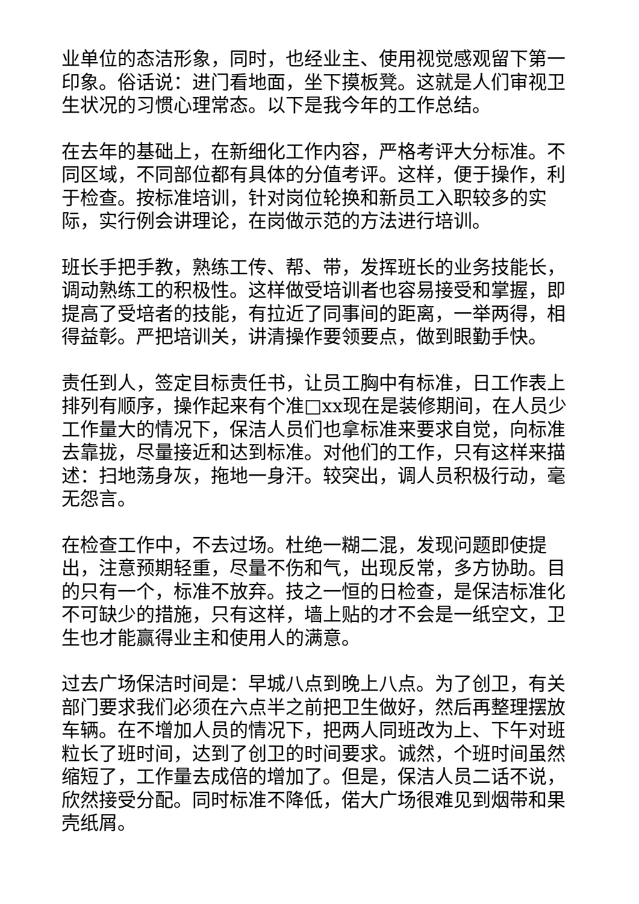业单位的态洁形象，同时，也经业主、使用视觉感观留下第一印象。俗话说：进门看地面，坐下摸板凳。这就是人们审视卫生状况的习惯心理常态。以下是我今年的工作总结。
在去年的基础上，在新细化工作内容，严格考评大分标准。不同区域，不同部位都有具体的分值考评。这样，便于操作，利于检查。按标准培训，针对岗位轮换和新员工入职较多的实际，实行例会讲理论，在岗做示范的方法进行培训。
班长手把手教，熟练工传、帮、带，发挥班长的业务技能长，调动熟练工的积极性。这样做受培训者也容易接受和掌握，即提高了受培者的技能，有拉近了同事间的距离，一举两得，相得益彰。严把培训关，讲清操作要领要点，做到眼勤手快。
责任到人，签定目标责任书，让员工胸中有标准，日工作表上排列有顺序，操作起来有个准□xx现在是装修期间，在人员少工作量大的情况下，保洁人员们也拿标准来要求自觉，向标准去靠拢，尽量接近和达到标准。对他们的工作，只有这样来描述：扫地荡身灰，拖地一身汗。较突出，调人员积极行动，毫无怨言。
在检查工作中，不去过场。杜绝一糊二混，发现问题即使提出，注意预期轻重，尽量不伤和气，出现反常，多方协助。目的只有一个，标准不放弃。技之一恒的日检查，是保洁标准化不可缺少的措施，只有这样，墙上贴的才不会是一纸空文，卫生也才能赢得业主和使用人的满意。
过去广场保洁时间是：早城八点到晚上八点。为了创卫，有关部门要求我们必须在六点半之前把卫生做好，然后再整理摆放车辆。在不增加人员的情况下，把两人同班改为上、下午对班粒长了班时间，达到了创卫的时间要求。诚然，个班时间虽然缩短了，工作量去成倍的增加了。但是，保洁人员二话不说，欣然接受分配。同时标准不降低，偌大广场很难见到烟带和果壳纸屑。